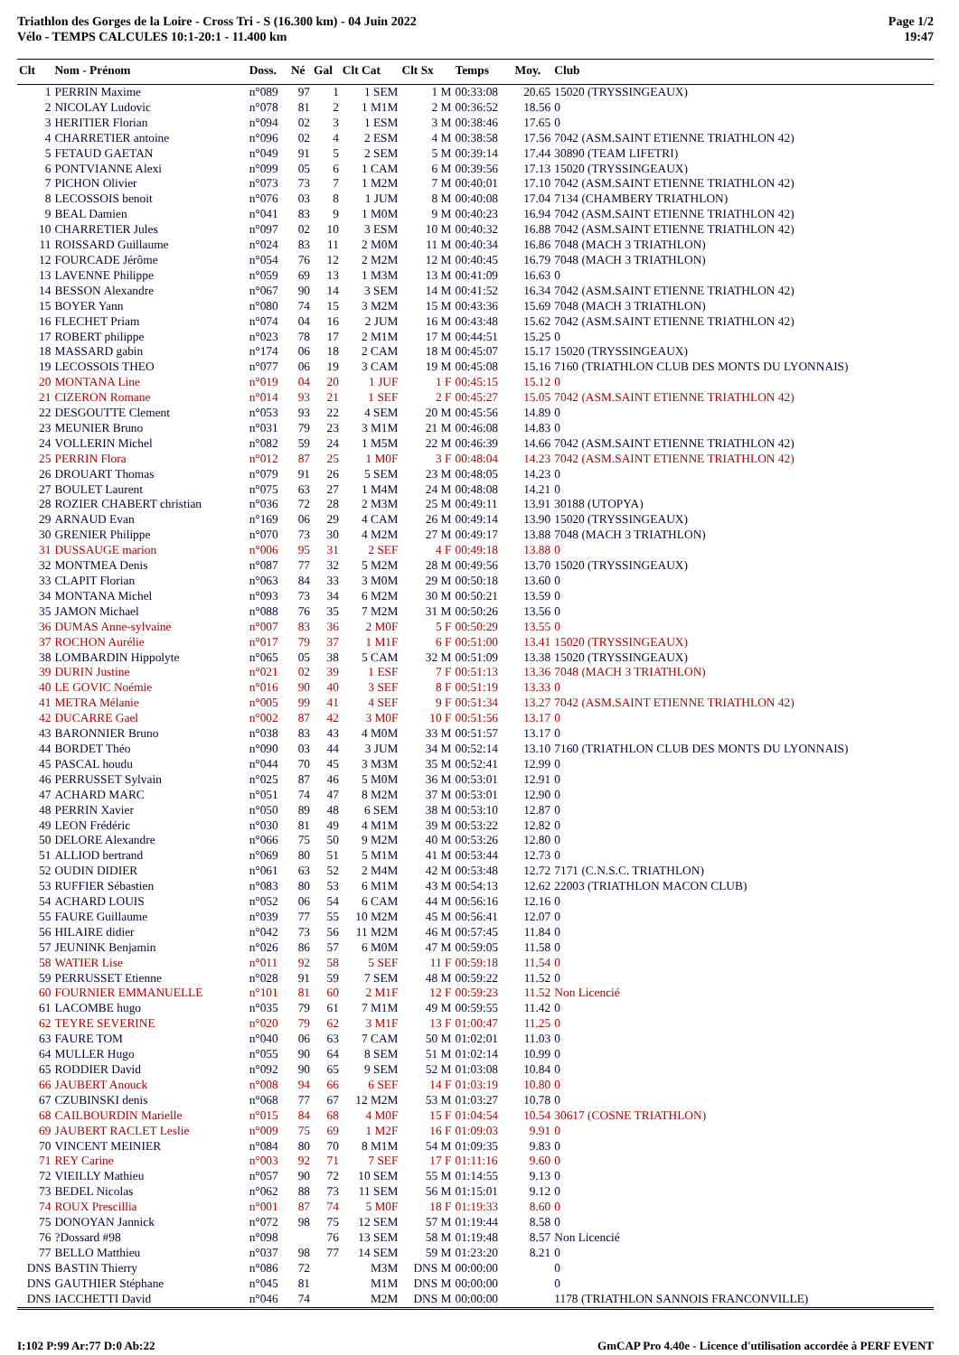Triathlon des Gorges de la Loire - Cross Tri - S (16.300 km) - 04 Juin 2022
Vélo - TEMPS CALCULES 10:1-20:1 - 11.400 km
Page 1/2
19:47
| Clt | Nom - Prénom | Doss. | Né | Gal | Clt Cat | Clt Sx | Temps | Moy. | Club |
| --- | --- | --- | --- | --- | --- | --- | --- | --- | --- |
| 1 | PERRIN Maxime | n°089 | 97 | 1 | 1 SEM | 1 M | 00:33:08 | 20.65 | 15020 (TRYSSINGEAUX) |
| 2 | NICOLAY Ludovic | n°078 | 81 | 2 | 1 M1M | 2 M | 00:36:52 | 18.56 | 0 |
| 3 | HERITIER Florian | n°094 | 02 | 3 | 1 ESM | 3 M | 00:38:46 | 17.65 | 0 |
| 4 | CHARRETIER antoine | n°096 | 02 | 4 | 2 ESM | 4 M | 00:38:58 | 17.56 | 7042 (ASM.SAINT ETIENNE TRIATHLON 42) |
| 5 | FETAUD GAETAN | n°049 | 91 | 5 | 2 SEM | 5 M | 00:39:14 | 17.44 | 30890 (TEAM LIFETRI) |
| 6 | PONTVIANNE Alexi | n°099 | 05 | 6 | 1 CAM | 6 M | 00:39:56 | 17.13 | 15020 (TRYSSINGEAUX) |
| 7 | PICHON Olivier | n°073 | 73 | 7 | 1 M2M | 7 M | 00:40:01 | 17.10 | 7042 (ASM.SAINT ETIENNE TRIATHLON 42) |
| 8 | LECOSSOIS benoit | n°076 | 03 | 8 | 1 JUM | 8 M | 00:40:08 | 17.04 | 7134 (CHAMBERY TRIATHLON) |
| 9 | BEAL Damien | n°041 | 83 | 9 | 1 M0M | 9 M | 00:40:23 | 16.94 | 7042 (ASM.SAINT ETIENNE TRIATHLON 42) |
| 10 | CHARRETIER Jules | n°097 | 02 | 10 | 3 ESM | 10 M | 00:40:32 | 16.88 | 7042 (ASM.SAINT ETIENNE TRIATHLON 42) |
| 11 | ROISSARD Guillaume | n°024 | 83 | 11 | 2 M0M | 11 M | 00:40:34 | 16.86 | 7048 (MACH 3 TRIATHLON) |
| 12 | FOURCADE Jérôme | n°054 | 76 | 12 | 2 M2M | 12 M | 00:40:45 | 16.79 | 7048 (MACH 3 TRIATHLON) |
| 13 | LAVENNE Philippe | n°059 | 69 | 13 | 1 M3M | 13 M | 00:41:09 | 16.63 | 0 |
| 14 | BESSON Alexandre | n°067 | 90 | 14 | 3 SEM | 14 M | 00:41:52 | 16.34 | 7042 (ASM.SAINT ETIENNE TRIATHLON 42) |
| 15 | BOYER Yann | n°080 | 74 | 15 | 3 M2M | 15 M | 00:43:36 | 15.69 | 7048 (MACH 3 TRIATHLON) |
| 16 | FLECHET Priam | n°074 | 04 | 16 | 2 JUM | 16 M | 00:43:48 | 15.62 | 7042 (ASM.SAINT ETIENNE TRIATHLON 42) |
| 17 | ROBERT philippe | n°023 | 78 | 17 | 2 M1M | 17 M | 00:44:51 | 15.25 | 0 |
| 18 | MASSARD gabin | n°174 | 06 | 18 | 2 CAM | 18 M | 00:45:07 | 15.17 | 15020 (TRYSSINGEAUX) |
| 19 | LECOSSOIS THEO | n°077 | 06 | 19 | 3 CAM | 19 M | 00:45:08 | 15.16 | 7160 (TRIATHLON CLUB DES MONTS DU LYONNAIS) |
| 20 | MONTANA Line | n°019 | 04 | 20 | 1 JUF | 1 F | 00:45:15 | 15.12 | 0 |
| 21 | CIZERON Romane | n°014 | 93 | 21 | 1 SEF | 2 F | 00:45:27 | 15.05 | 7042 (ASM.SAINT ETIENNE TRIATHLON 42) |
| 22 | DESGOUTTE Clement | n°053 | 93 | 22 | 4 SEM | 20 M | 00:45:56 | 14.89 | 0 |
| 23 | MEUNIER Bruno | n°031 | 79 | 23 | 3 M1M | 21 M | 00:46:08 | 14.83 | 0 |
| 24 | VOLLERIN Michel | n°082 | 59 | 24 | 1 M5M | 22 M | 00:46:39 | 14.66 | 7042 (ASM.SAINT ETIENNE TRIATHLON 42) |
| 25 | PERRIN Flora | n°012 | 87 | 25 | 1 M0F | 3 F | 00:48:04 | 14.23 | 7042 (ASM.SAINT ETIENNE TRIATHLON 42) |
| 26 | DROUART Thomas | n°079 | 91 | 26 | 5 SEM | 23 M | 00:48:05 | 14.23 | 0 |
| 27 | BOULET Laurent | n°075 | 63 | 27 | 1 M4M | 24 M | 00:48:08 | 14.21 | 0 |
| 28 | ROZIER CHABERT christian | n°036 | 72 | 28 | 2 M3M | 25 M | 00:49:11 | 13.91 | 30188 (UTOPYA) |
| 29 | ARNAUD Evan | n°169 | 06 | 29 | 4 CAM | 26 M | 00:49:14 | 13.90 | 15020 (TRYSSINGEAUX) |
| 30 | GRENIER Philippe | n°070 | 73 | 30 | 4 M2M | 27 M | 00:49:17 | 13.88 | 7048 (MACH 3 TRIATHLON) |
| 31 | DUSSAUGE marion | n°006 | 95 | 31 | 2 SEF | 4 F | 00:49:18 | 13.88 | 0 |
| 32 | MONTMEA Denis | n°087 | 77 | 32 | 5 M2M | 28 M | 00:49:56 | 13.70 | 15020 (TRYSSINGEAUX) |
| 33 | CLAPIT Florian | n°063 | 84 | 33 | 3 M0M | 29 M | 00:50:18 | 13.60 | 0 |
| 34 | MONTANA Michel | n°093 | 73 | 34 | 6 M2M | 30 M | 00:50:21 | 13.59 | 0 |
| 35 | JAMON Michael | n°088 | 76 | 35 | 7 M2M | 31 M | 00:50:26 | 13.56 | 0 |
| 36 | DUMAS Anne-sylvaine | n°007 | 83 | 36 | 2 M0F | 5 F | 00:50:29 | 13.55 | 0 |
| 37 | ROCHON Aurélie | n°017 | 79 | 37 | 1 M1F | 6 F | 00:51:00 | 13.41 | 15020 (TRYSSINGEAUX) |
| 38 | LOMBARDIN Hippolyte | n°065 | 05 | 38 | 5 CAM | 32 M | 00:51:09 | 13.38 | 15020 (TRYSSINGEAUX) |
| 39 | DURIN Justine | n°021 | 02 | 39 | 1 ESF | 7 F | 00:51:13 | 13.36 | 7048 (MACH 3 TRIATHLON) |
| 40 | LE GOVIC Noémie | n°016 | 90 | 40 | 3 SEF | 8 F | 00:51:19 | 13.33 | 0 |
| 41 | METRA Mélanie | n°005 | 99 | 41 | 4 SEF | 9 F | 00:51:34 | 13.27 | 7042 (ASM.SAINT ETIENNE TRIATHLON 42) |
| 42 | DUCARRE Gael | n°002 | 87 | 42 | 3 M0F | 10 F | 00:51:56 | 13.17 | 0 |
| 43 | BARONNIER Bruno | n°038 | 83 | 43 | 4 M0M | 33 M | 00:51:57 | 13.17 | 0 |
| 44 | BORDET Théo | n°090 | 03 | 44 | 3 JUM | 34 M | 00:52:14 | 13.10 | 7160 (TRIATHLON CLUB DES MONTS DU LYONNAIS) |
| 45 | PASCAL houdu | n°044 | 70 | 45 | 3 M3M | 35 M | 00:52:41 | 12.99 | 0 |
| 46 | PERRUSSET Sylvain | n°025 | 87 | 46 | 5 M0M | 36 M | 00:53:01 | 12.91 | 0 |
| 47 | ACHARD MARC | n°051 | 74 | 47 | 8 M2M | 37 M | 00:53:01 | 12.90 | 0 |
| 48 | PERRIN Xavier | n°050 | 89 | 48 | 6 SEM | 38 M | 00:53:10 | 12.87 | 0 |
| 49 | LEON Frédéric | n°030 | 81 | 49 | 4 M1M | 39 M | 00:53:22 | 12.82 | 0 |
| 50 | DELORE Alexandre | n°066 | 75 | 50 | 9 M2M | 40 M | 00:53:26 | 12.80 | 0 |
| 51 | ALLIOD bertrand | n°069 | 80 | 51 | 5 M1M | 41 M | 00:53:44 | 12.73 | 0 |
| 52 | OUDIN DIDIER | n°061 | 63 | 52 | 2 M4M | 42 M | 00:53:48 | 12.72 | 7171 (C.N.S.C. TRIATHLON) |
| 53 | RUFFIER Sébastien | n°083 | 80 | 53 | 6 M1M | 43 M | 00:54:13 | 12.62 | 22003 (TRIATHLON MACON CLUB) |
| 54 | ACHARD LOUIS | n°052 | 06 | 54 | 6 CAM | 44 M | 00:56:16 | 12.16 | 0 |
| 55 | FAURE Guillaume | n°039 | 77 | 55 | 10 M2M | 45 M | 00:56:41 | 12.07 | 0 |
| 56 | HILAIRE didier | n°042 | 73 | 56 | 11 M2M | 46 M | 00:57:45 | 11.84 | 0 |
| 57 | JEUNINK Benjamin | n°026 | 86 | 57 | 6 M0M | 47 M | 00:59:05 | 11.58 | 0 |
| 58 | WATIER Lise | n°011 | 92 | 58 | 5 SEF | 11 F | 00:59:18 | 11.54 | 0 |
| 59 | PERRUSSET Etienne | n°028 | 91 | 59 | 7 SEM | 48 M | 00:59:22 | 11.52 | 0 |
| 60 | FOURNIER EMMANUELLE | n°101 | 81 | 60 | 2 M1F | 12 F | 00:59:23 | 11.52 | Non Licencié |
| 61 | LACOMBE hugo | n°035 | 79 | 61 | 7 M1M | 49 M | 00:59:55 | 11.42 | 0 |
| 62 | TEYRE SEVERINE | n°020 | 79 | 62 | 3 M1F | 13 F | 01:00:47 | 11.25 | 0 |
| 63 | FAURE TOM | n°040 | 06 | 63 | 7 CAM | 50 M | 01:02:01 | 11.03 | 0 |
| 64 | MULLER Hugo | n°055 | 90 | 64 | 8 SEM | 51 M | 01:02:14 | 10.99 | 0 |
| 65 | RODDIER David | n°092 | 90 | 65 | 9 SEM | 52 M | 01:03:08 | 10.84 | 0 |
| 66 | JAUBERT Anouck | n°008 | 94 | 66 | 6 SEF | 14 F | 01:03:19 | 10.80 | 0 |
| 67 | CZUBINSKI denis | n°068 | 77 | 67 | 12 M2M | 53 M | 01:03:27 | 10.78 | 0 |
| 68 | CAILBOURDIN Marielle | n°015 | 84 | 68 | 4 M0F | 15 F | 01:04:54 | 10.54 | 30617 (COSNE TRIATHLON) |
| 69 | JAUBERT RACLET Leslie | n°009 | 75 | 69 | 1 M2F | 16 F | 01:09:03 | 9.91 | 0 |
| 70 | VINCENT MEINIER | n°084 | 80 | 70 | 8 M1M | 54 M | 01:09:35 | 9.83 | 0 |
| 71 | REY Carine | n°003 | 92 | 71 | 7 SEF | 17 F | 01:11:16 | 9.60 | 0 |
| 72 | VIEILLY Mathieu | n°057 | 90 | 72 | 10 SEM | 55 M | 01:14:55 | 9.13 | 0 |
| 73 | BEDEL Nicolas | n°062 | 88 | 73 | 11 SEM | 56 M | 01:15:01 | 9.12 | 0 |
| 74 | ROUX Prescillia | n°001 | 87 | 74 | 5 M0F | 18 F | 01:19:33 | 8.60 | 0 |
| 75 | DONOYAN Jannick | n°072 | 98 | 75 | 12 SEM | 57 M | 01:19:44 | 8.58 | 0 |
| 76 | ?Dossard #98 | n°098 | | 76 | 13 SEM | 58 M | 01:19:48 | 8.57 | Non Licencié |
| 77 | BELLO Matthieu | n°037 | 98 | 77 | 14 SEM | 59 M | 01:23:20 | 8.21 | 0 |
| DNS | BASTIN Thierry | n°086 | 72 | | M3M | DNS M | 00:00:00 | | 0 |
| DNS | GAUTHIER Stéphane | n°045 | 81 | | M1M | DNS M | 00:00:00 | | 0 |
| DNS | IACCHETTI David | n°046 | 74 | | M2M | DNS M | 00:00:00 | | 1178 (TRIATHLON SANNOIS FRANCONVILLE) |
I:102 P:99 Ar:77 D:0 Ab:22 GmCAP Pro 4.40e - Licence d'utilisation accordée à PERF EVENT